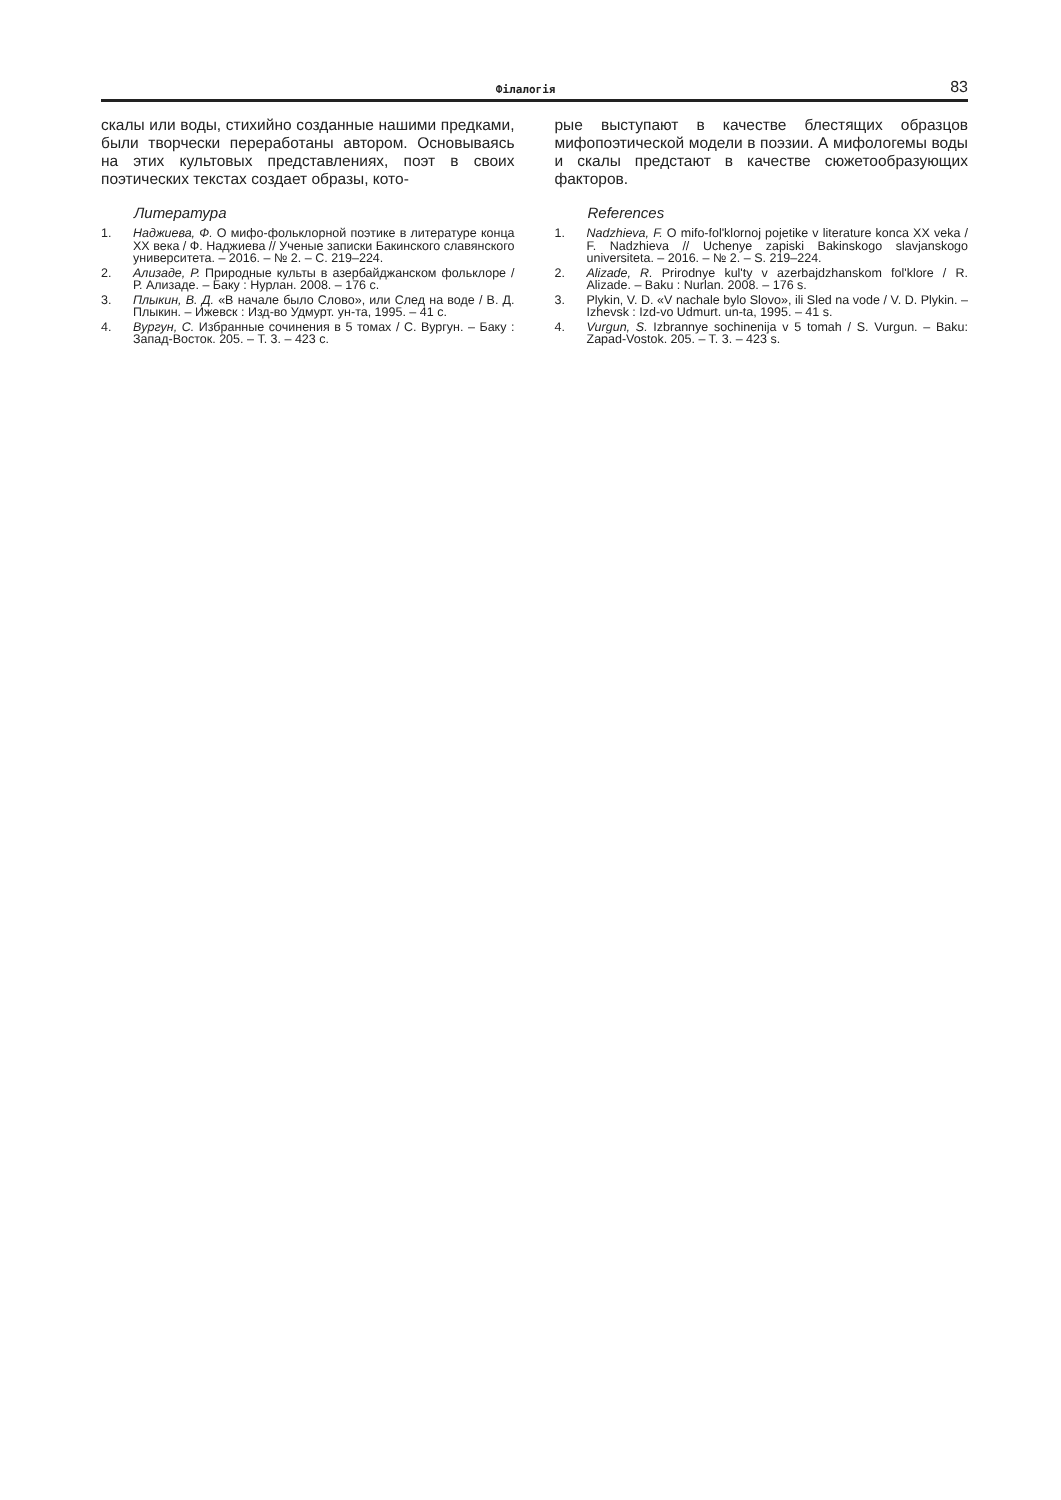Філалогія 83
скалы или воды, стихийно созданные нашими пред­ками, были творчески переработаны автором. Осно­вываясь на этих культовых представлениях, поэт в своих поэтических текстах создает образы, кото-
Литература
1. Наджиева, Ф. О мифо-фольклорной поэтике в литературе конца XX века / Ф. Наджиева // Ученые записки Бакинского славянского университета. – 2016. – № 2. – С. 219–224.
2. Ализаде, Р. Природные культы в азербайджанском фоль­клоре / Р. Ализаде. – Баку : Нурлан. 2008. – 176 с.
3. Плыкин, В. Д. «В начале было Слово», или След на воде / В. Д. Плыкин. – Ижевск : Изд-во Удмурт. ун-та, 1995. – 41 с.
4. Вургун, С. Избранные сочинения в 5 томах / С. Вургун. – Баку : Запад-Восток. 205. – Т. 3. – 423 с.
рые выступают в качестве блестящих образцов мифопоэтической модели в поэзии. А мифологемы воды и скалы предстают в качестве сюжетообразу­ющих факторов.
References
1. Nadzhieva, F. O mifo-fol'klornoj pojetike v literature konca XX veka / F. Nadzhieva // Uchenye zapiski Bakinskogo slavjan­skogo universiteta. – 2016. – № 2. – S. 219–224.
2. Alizade, R. Prirodnye kul'ty v azerbajdzhanskom fol'klore / R. Alizade. – Baku : Nurlan. 2008. – 176 s.
3. Plykin, V. D. «V nachale bylo Slovo», ili Sled na vode / V. D. Plykin. – Izhevsk : Izd-vo Udmurt. un-ta, 1995. – 41 s.
4. Vurgun, S. Izbrannye sochinenija v 5 tomah / S. Vurgun. – Baku: Zapad-Vostok. 205. – T. 3. – 423 s.